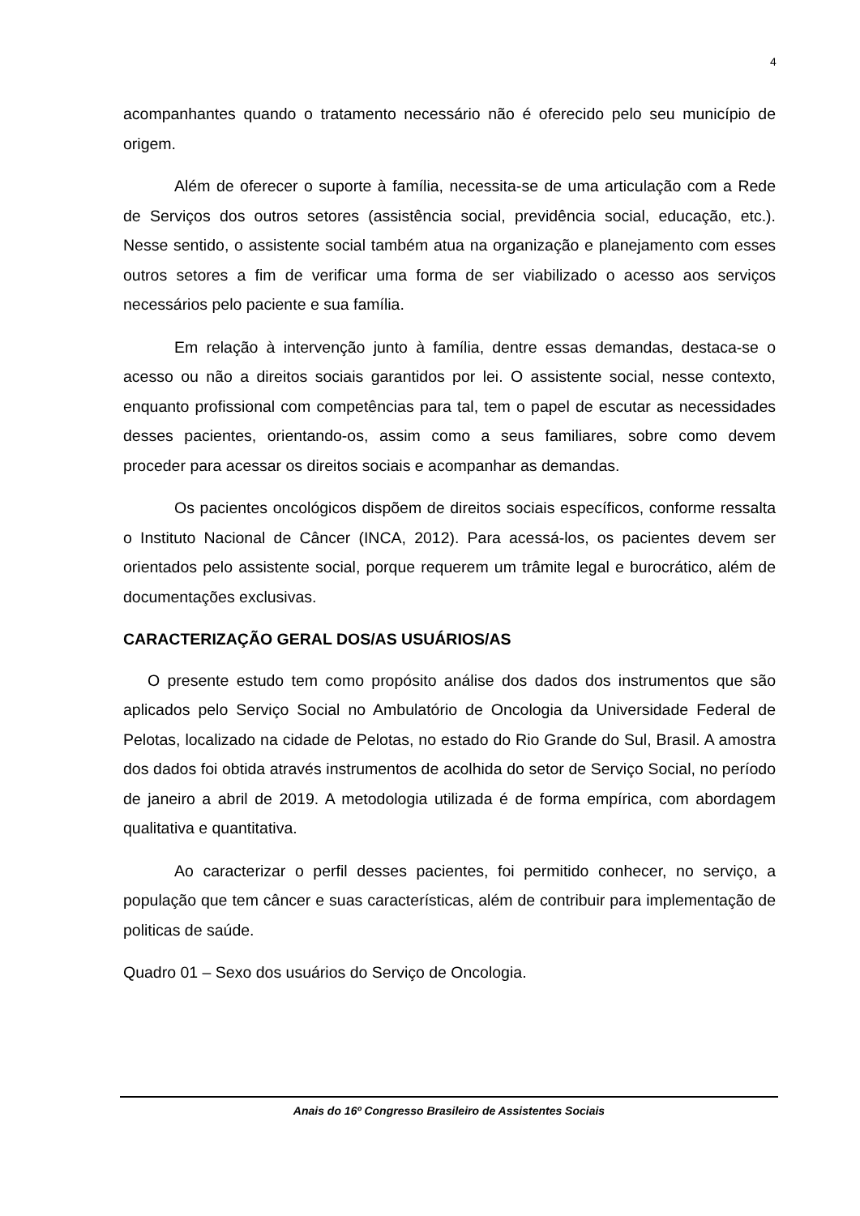4
acompanhantes quando o tratamento necessário não é oferecido pelo seu município de origem.
Além de oferecer o suporte à família, necessita-se de uma articulação com a Rede de Serviços dos outros setores (assistência social, previdência social, educação, etc.). Nesse sentido, o assistente social também atua na organização e planejamento com esses outros setores a fim de verificar uma forma de ser viabilizado o acesso aos serviços necessários pelo paciente e sua família.
Em relação à intervenção junto à família, dentre essas demandas, destaca-se o acesso ou não a direitos sociais garantidos por lei. O assistente social, nesse contexto, enquanto profissional com competências para tal, tem o papel de escutar as necessidades desses pacientes, orientando-os, assim como a seus familiares, sobre como devem proceder para acessar os direitos sociais e acompanhar as demandas.
Os pacientes oncológicos dispõem de direitos sociais específicos, conforme ressalta o Instituto Nacional de Câncer (INCA, 2012). Para acessá-los, os pacientes devem ser orientados pelo assistente social, porque requerem um trâmite legal e burocrático, além de documentações exclusivas.
CARACTERIZAÇÃO GERAL DOS/AS USUÁRIOS/AS
O presente estudo tem como propósito análise dos dados dos instrumentos que são aplicados pelo Serviço Social no Ambulatório de Oncologia da Universidade Federal de Pelotas, localizado na cidade de Pelotas, no estado do Rio Grande do Sul, Brasil. A amostra dos dados foi obtida através instrumentos de acolhida do setor de Serviço Social, no período de janeiro a abril de 2019. A metodologia utilizada é de forma empírica, com abordagem qualitativa e quantitativa.
Ao caracterizar o perfil desses pacientes, foi permitido conhecer, no serviço, a população que tem câncer e suas características, além de contribuir para implementação de politicas de saúde.
Quadro 01 – Sexo dos usuários do Serviço de Oncologia.
Anais do 16º Congresso Brasileiro de Assistentes Sociais